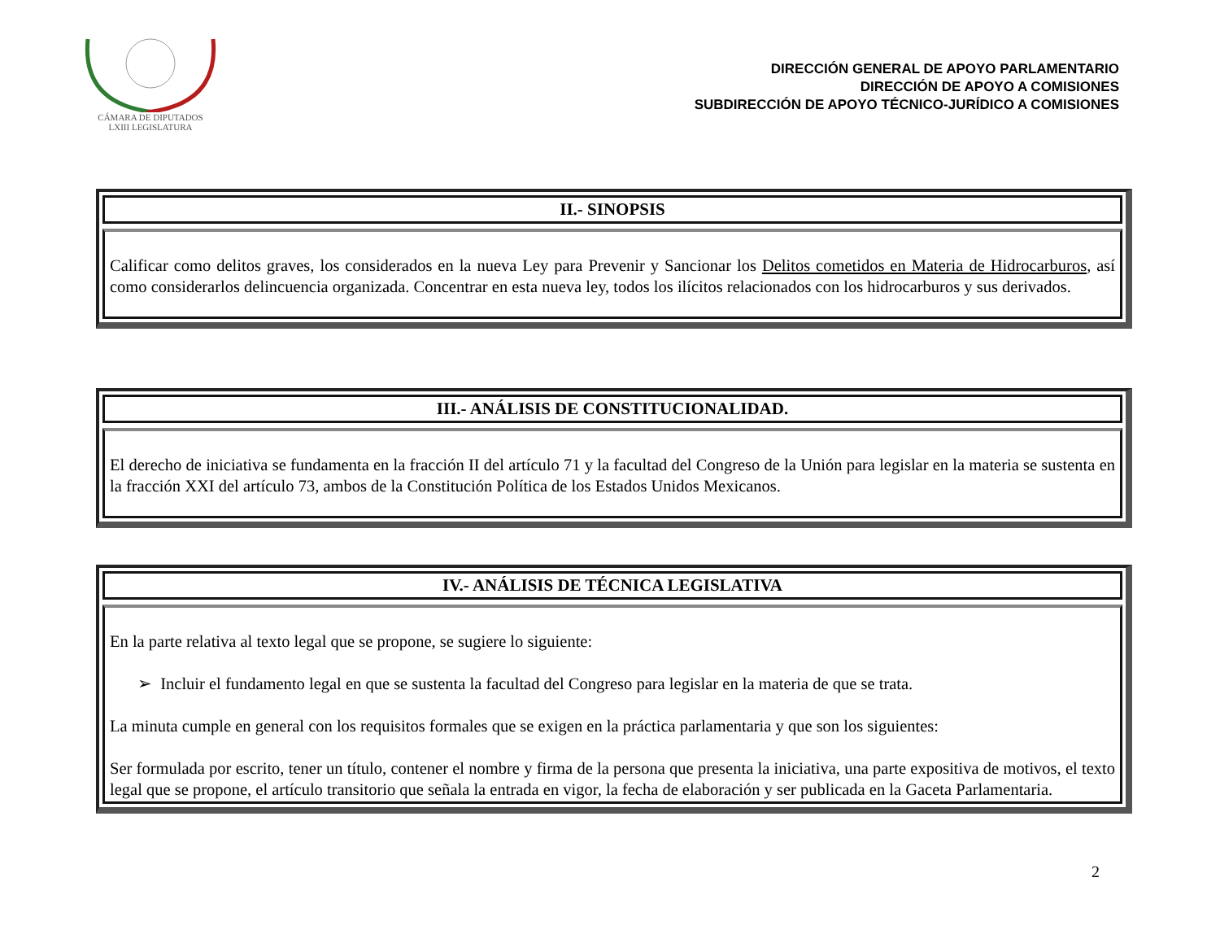CÁMARA DE DIPUTADOS
LXIII LEGISLATURA
DIRECCIÓN GENERAL DE APOYO PARLAMENTARIO
DIRECCIÓN DE APOYO A COMISIONES
SUBDIRECCIÓN DE APOYO TÉCNICO-JURÍDICO A COMISIONES
II.- SINOPSIS
Calificar como delitos graves, los considerados en la nueva Ley para Prevenir y Sancionar los Delitos cometidos en Materia de Hidrocarburos, así como considerarlos delincuencia organizada. Concentrar en esta nueva ley, todos los ilícitos relacionados con los hidrocarburos y sus derivados.
III.- ANÁLISIS DE CONSTITUCIONALIDAD.
El derecho de iniciativa se fundamenta en la fracción II del artículo 71 y la facultad del Congreso de la Unión para legislar en la materia se sustenta en la fracción XXI del artículo 73, ambos de la Constitución Política de los Estados Unidos Mexicanos.
IV.- ANÁLISIS DE TÉCNICA LEGISLATIVA
En la parte relativa al texto legal que se propone, se sugiere lo siguiente:
➢ Incluir el fundamento legal en que se sustenta la facultad del Congreso para legislar en la materia de que se trata.
La minuta cumple en general con los requisitos formales que se exigen en la práctica parlamentaria y que son los siguientes:
Ser formulada por escrito, tener un título, contener el nombre y firma de la persona que presenta la iniciativa, una parte expositiva de motivos, el texto legal que se propone, el artículo transitorio que señala la entrada en vigor, la fecha de elaboración y ser publicada en la Gaceta Parlamentaria.
2